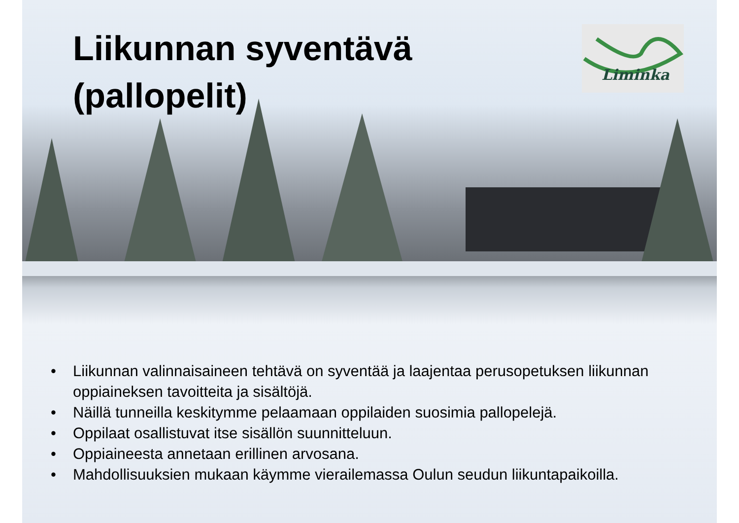Liikunnan syventävä (pallopelit)
Liminka
• Liikunnan valinnaisaineen tehtävä on syventää ja laajentaa perusopetuksen liikunnan oppiaineksen tavoitteita ja sisältöjä.
• Näillä tunneilla keskitymme pelaamaan oppilaiden suosimia pallopelejä.
• Oppilaat osallistuvat itse sisällön suunnitteluun.
• Oppiaineesta annetaan erillinen arvosana.
• Mahdollisuuksien mukaan käymme vierailemassa Oulun seudun liikuntapaikoilla.